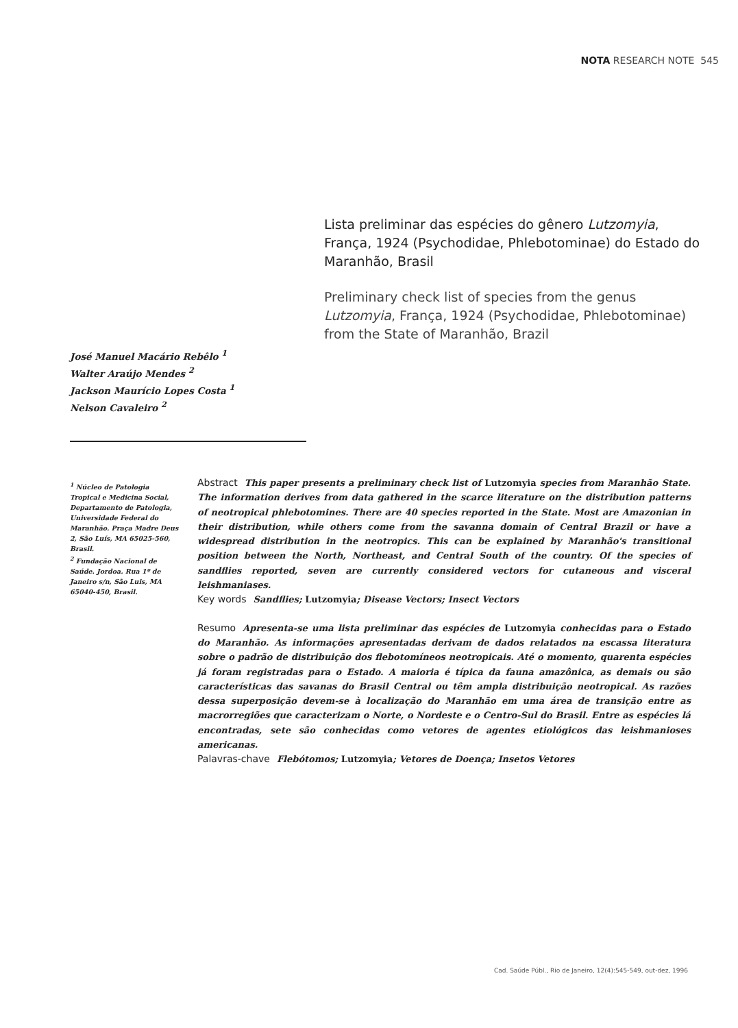NOTA RESEARCH NOTE 545
Lista preliminar das espécies do gênero Lutzomyia, França, 1924 (Psychodidae, Phlebotominae) do Estado do Maranhão, Brasil
Preliminary check list of species from the genus Lutzomyia, França, 1924 (Psychodidae, Phlebotominae) from the State of Maranhão, Brazil
José Manuel Macário Rebêlo <sup>1</sup>
Walter Araújo Mendes <sup>2</sup>
Jackson Maurício Lopes Costa <sup>1</sup>
Nelson Cavaleiro <sup>2</sup>
<sup>1</sup> Núcleo de Patologia Tropical e Medicina Social, Departamento de Patologia, Universidade Federal do Maranhão. Praça Madre Deus 2, São Luís, MA 65025-560, Brasil.
<sup>2</sup> Fundação Nacional de Saúde. Jordoa. Rua 1º de Janeiro s/n, São Luis, MA 65040-450, Brasil.
Abstract This paper presents a preliminary check list of Lutzomyia species from Maranhão State. The information derives from data gathered in the scarce literature on the distribution patterns of neotropical phlebotomines. There are 40 species reported in the State. Most are Amazonian in their distribution, while others come from the savanna domain of Central Brazil or have a widespread distribution in the neotropics. This can be explained by Maranhão's transitional position between the North, Northeast, and Central South of the country. Of the species of sandflies reported, seven are currently considered vectors for cutaneous and visceral leishmaniases.
Key words Sandflies; Lutzomyia; Disease Vectors; Insect Vectors
Resumo Apresenta-se uma lista preliminar das espécies de Lutzomyia conhecidas para o Estado do Maranhão. As informações apresentadas derivam de dados relatados na escassa literatura sobre o padrão de distribuição dos flebotomíneos neotropicais. Até o momento, quarenta espécies já foram registradas para o Estado. A maioria é típica da fauna amazônica, as demais ou são características das savanas do Brasil Central ou têm ampla distribuição neotropical. As razões dessa superposição devem-se à localização do Maranhão em uma área de transição entre as macrorregiões que caracterizam o Norte, o Nordeste e o Centro-Sul do Brasil. Entre as espécies lá encontradas, sete são conhecidas como vetores de agentes etiológicos das leishmanioses americanas.
Palavras-chave Flebótomos; Lutzomyia; Vetores de Doença; Insetos Vetores
Cad. Saúde Públ., Rio de Janeiro, 12(4):545-549, out-dez, 1996